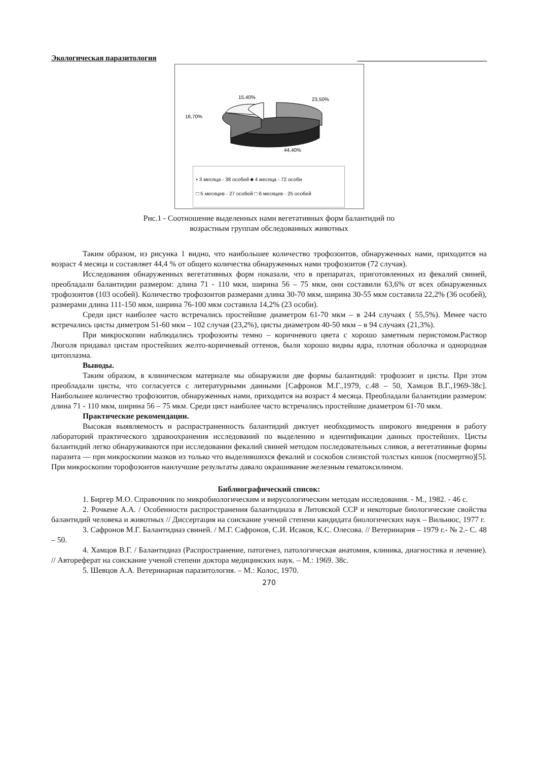Экологическая паразитология __________________________________
15,40%
23,50%
16,70%
44,40%
▪ 3 месяца - 38 особей ■ 4 месяца - 72 особи
□ 5 месяцев - 27 особей □ 6 месяцев - 25 особей
Рис.1 - Соотношение выделенных нами вегетативных форм балантидий по
возрастным группам обследованных животных
Таким образом, из рисунка 1 видно, что наибольшее количество трофозоитов, обнаруженных нами, приходится на возраст 4 месяца и составляет 44,4 % от общего количества обнаруженных нами трофозоитов (72 случая).
Исследования обнаруженных вегетативных форм показали, что в препаратах, приготовленных из фекалий свиней, преобладали балантидии размером: длина 71 - 110 мкм, ширина 56 – 75 мкм, они составили 63,6% от всех обнаруженных трофозоитов (103 особей). Количество трофозоитов размерами длина 30-70 мкм, ширина 30-55 мкм составила 22,2% (36 особей), размерами длина 111-150 мкм, ширина 76-100 мкм составила 14,2% (23 особи).
Среди цист наиболее часто встречались простейшие диаметром 61-70 мкм – в 244 случаях ( 55,5%). Менее часто встречались цисты диметром 51-60 мкм – 102 случая (23,2%), цисты диаметром 40-50 мкм – в 94 случаях (21,3%).
При микроскопии наблюдались трофозоиты темно – коричневого цвета с хорошо заметным перистомом.Раствор Люголя придавал цистам простейших желто-коричневый оттенок, были хорошо видны ядра, плотная оболочка и однородная цитоплазма.
Выводы.
Таким образом, в клиническом материале мы обнаружили две формы балантидий: трофозоит и цисты. При этом преобладали цисты, что согласуется с литературными данными [Сафронов М.Г.,1979, с.48 – 50, Хамцов В.Г.,1969-38с]. Наибольшее количество трофозоитов, обнаруженных нами, приходится на возраст 4 месяца. Преобладали балантидии размером: длина 71 - 110 мкм, ширина 56 – 75 мкм. Среди цист наиболее часто встречались простейшие диаметром 61-70 мкм.
Практические рекомендации.
Высокая выявляемость и распрастраненность балантидий диктует необходимость широкого внедрения в работу лабораторий практического здравоохранения исследований по выделению и идентификации данных простейших. Цисты балантидий легко обнаруживаются при исследовании фекалий свиней методом последовательных сливов, а вегетативные формы паразита — при микроскопии мазков из только что выделившихся фекалий и соскобов слизистой толстых кишок (посмертно)[5]. При микроскопии торофозоитов наилучшие результаты давало окрашивание железным гематоксилином.
Библиографический список:
1. Биргер М.О. Справочник по микробиологическим и вирусологическим методам исследования. - М., 1982. - 46 с.
2. Рочкене А.А. / Особенности распространения балантидиаза в Литовской ССР и некоторые биологические свойства балантидий человека и животных // Диссертация на соискание ученой степени кандидата биологических наук – Вильнюс, 1977 г.
3. Сафронов М.Г. Балантидиаз свиней. / М.Г. Сафронов, С.И. Исаков, К.С. Олесова. // Ветеринария – 1979 г.- № 2.- С. 48 – 50.
4. Хамцов В.Г. / Балантидиаз (Распространение, патогенез, патологическая анатомия, клиника, диагностика и лечение). // Автореферат на соискание ученой степени доктора медицинских наук. – М.: 1969. 38с.
5. Шевцов А.А. Ветеринарная паразитология. – М.: Колос, 1970.
270